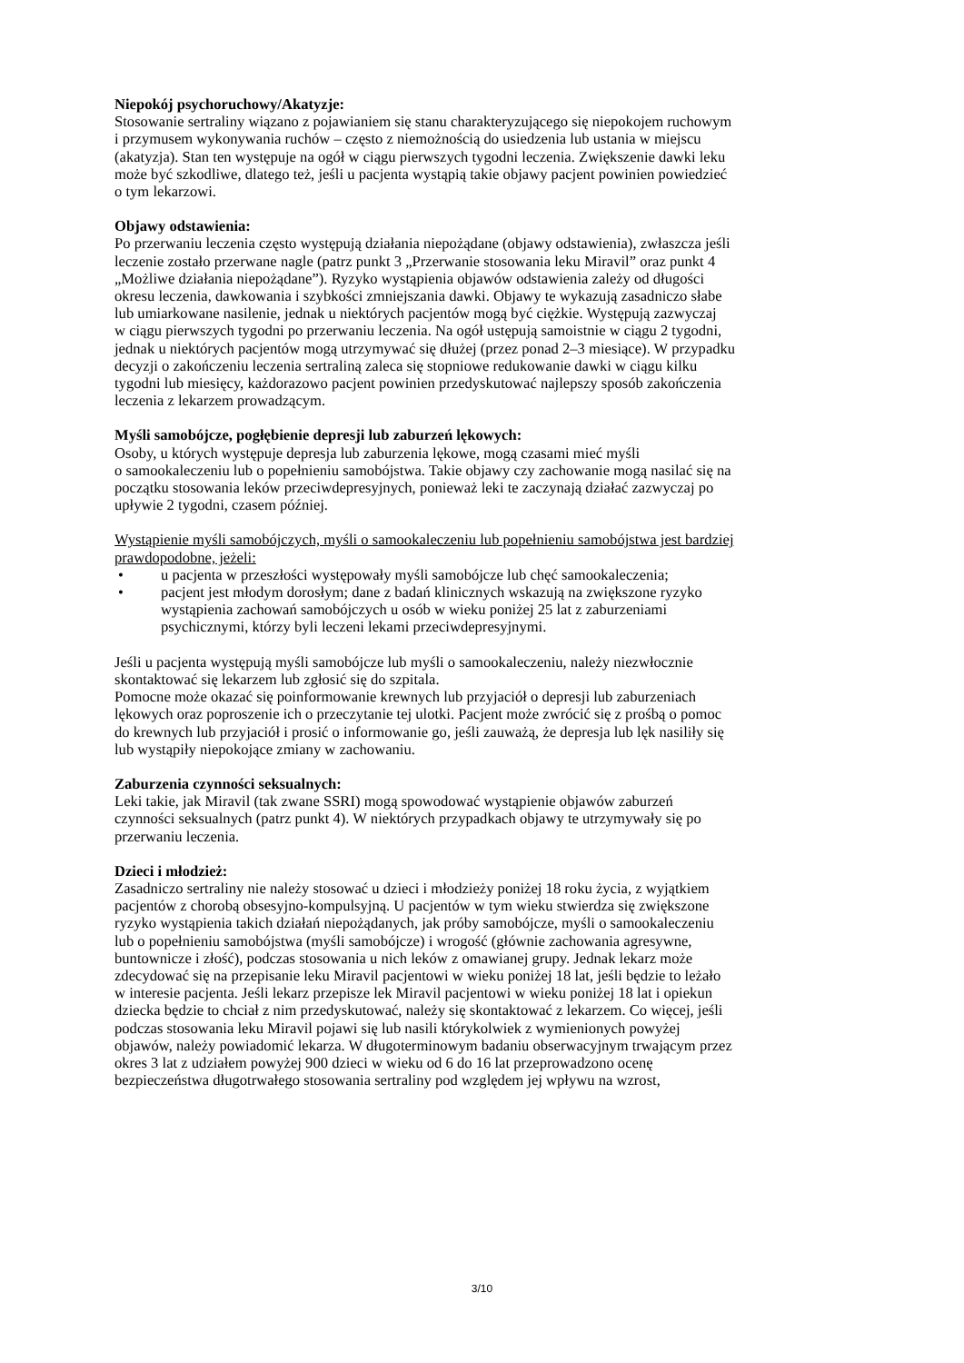Niepokój psychoruchowy/Akatyzje:
Stosowanie sertraliny wiązano z pojawianiem się stanu charakteryzującego się niepokojem ruchowym
i przymusem wykonywania ruchów – często z niemożnością do usiedzenia lub ustania w miejscu
(akatyzja). Stan ten występuje na ogół w ciągu pierwszych tygodni leczenia. Zwiększenie dawki leku
może być szkodliwe, dlatego też, jeśli u pacjenta wystąpią takie objawy pacjent powinien powiedzieć
o tym lekarzowi.
Objawy odstawienia:
Po przerwaniu leczenia często występują działania niepożądane (objawy odstawienia), zwłaszcza jeśli
leczenie zostało przerwane nagle (patrz punkt 3 „Przerwanie stosowania leku Miravil” oraz punkt 4
„Możliwe działania niepożądane”). Ryzyko wystąpienia objawów odstawienia zależy od długości
okresu leczenia, dawkowania i szybkości zmniejszania dawki. Objawy te wykazują zasadniczo słabe
lub umiarkowane nasilenie, jednak u niektórych pacjentów mogą być ciężkie. Występują zazwyczaj
w ciągu pierwszych tygodni po przerwaniu leczenia. Na ogół ustępują samoistnie w ciągu 2 tygodni,
jednak u niektórych pacjentów mogą utrzymywać się dłużej (przez ponad 2–3 miesiące). W przypadku
decyzji o zakończeniu leczenia sertraliną zaleca się stopniowe redukowanie dawki w ciągu kilku
tygodni lub miesięcy, każdorazowo pacjent powinien przedyskutować najlepszy sposób zakończenia
leczenia z lekarzem prowadzącym.
Myśli samobójcze, pogłębienie depresji lub zaburzeń lękowych:
Osoby, u których występuje depresja lub zaburzenia lękowe, mogą czasami mieć myśli
o samookaleczeniu lub o popełnieniu samobójstwa. Takie objawy czy zachowanie mogą nasilać się na
początku stosowania leków przeciwdepresyjnych, ponieważ leki te zaczynają działać zazwyczaj po
upływie 2 tygodni, czasem później.
Wystąpienie myśli samobójczych, myśli o samookaleczeniu lub popełnieniu samobójstwa jest bardziej
prawdopodobne, jeżeli:
• u pacjenta w przeszłości występowały myśli samobójcze lub chęć samookaleczenia;
• pacjent jest młodym dorosłym; dane z badań klinicznych wskazują na zwiększone ryzyko
wystąpienia zachowań samobójczych u osób w wieku poniżej 25 lat z zaburzeniami
psychicznymi, którzy byli leczeni lekami przeciwdepresyjnymi.
Jeśli u pacjenta występują myśli samobójcze lub myśli o samookaleczeniu, należy niezwłocznie
skontaktować się lekarzem lub zgłosić się do szpitala.
Pomocne może okazać się poinformowanie krewnych lub przyjaciół o depresji lub zaburzeniach
lękowych oraz poproszenie ich o przeczytanie tej ulotki. Pacjent może zwrócić się z prośbą o pomoc
do krewnych lub przyjaciół i prosić o informowanie go, jeśli zauważą, że depresja lub lęk nasiliły się
lub wystąpiły niepokojące zmiany w zachowaniu.
Zaburzenia czynności seksualnych:
Leki takie, jak Miravil (tak zwane SSRI) mogą spowodować wystąpienie objawów zaburzeń
czynności seksualnych (patrz punkt 4). W niektórych przypadkach objawy te utrzymywały się po
przerwaniu leczenia.
Dzieci i młodzież:
Zasadniczo sertraliny nie należy stosować u dzieci i młodzieży poniżej 18 roku życia, z wyjątkiem
pacjentów z chorobą obsesyjno-kompulsyjną. U pacjentów w tym wieku stwierdza się zwiększone
ryzyko wystąpienia takich działań niepożądanych, jak próby samobójcze, myśli o samookaleczeniu
lub o popełnieniu samobójstwa (myśli samobójcze) i wrogość (głównie zachowania agresywne,
buntownicze i złość), podczas stosowania u nich leków z omawianej grupy. Jednak lekarz może
zdecydować się na przepisanie leku Miravil pacjentowi w wieku poniżej 18 lat, jeśli będzie to leżało
w interesie pacjenta. Jeśli lekarz przepisze lek Miravil pacjentowi w wieku poniżej 18 lat i opiekun
dziecka będzie to chciał z nim przedyskutować, należy się skontaktować z lekarzem. Co więcej, jeśli
podczas stosowania leku Miravil pojawi się lub nasili którykolwiek z wymienionych powyżej
objawów, należy powiadomić lekarza. W długoterminowym badaniu obserwacyjnym trwającym przez
okres 3 lat z udziałem powyżej 900 dzieci w wieku od 6 do 16 lat przeprowadzono ocenę
bezpieczeństwa długotrwałego stosowania sertraliny pod względem jej wpływu na wzrost,
3/10